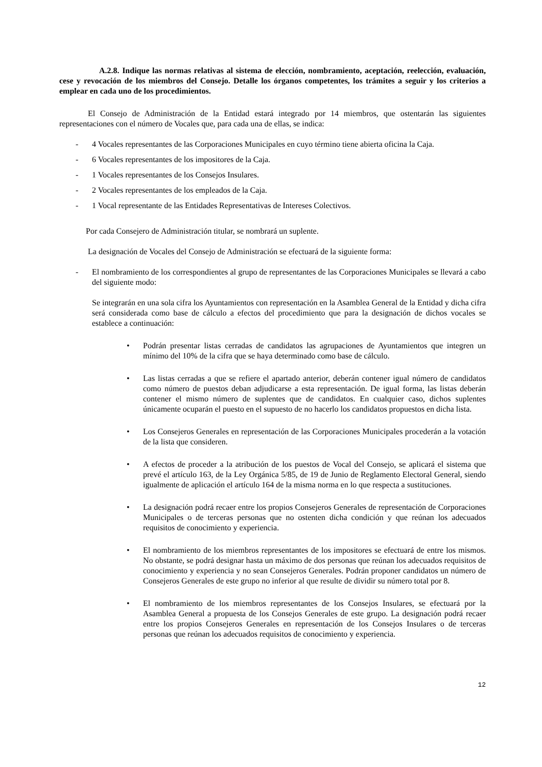A.2.8. Indique las normas relativas al sistema de elección, nombramiento, aceptación, reelección, evaluación, cese y revocación de los miembros del Consejo. Detalle los órganos competentes, los trámites a seguir y los criterios a emplear en cada uno de los procedimientos.
El Consejo de Administración de la Entidad estará integrado por 14 miembros, que ostentarán las siguientes representaciones con el número de Vocales que, para cada una de ellas, se indica:
- 4 Vocales representantes de las Corporaciones Municipales en cuyo término tiene abierta oficina la Caja.
- 6 Vocales representantes de los impositores de la Caja.
- 1 Vocales representantes de los Consejos Insulares.
- 2 Vocales representantes de los empleados de la Caja.
- 1 Vocal representante de las Entidades Representativas de Intereses Colectivos.
Por cada Consejero de Administración titular, se nombrará un suplente.
La designación de Vocales del Consejo de Administración se efectuará de la siguiente forma:
- El nombramiento de los correspondientes al grupo de representantes de las Corporaciones Municipales se llevará a cabo del siguiente modo:
Se integrarán en una sola cifra los Ayuntamientos con representación en la Asamblea General de la Entidad y dicha cifra será considerada como base de cálculo a efectos del procedimiento que para la designación de dichos vocales se establece a continuación:
• Podrán presentar listas cerradas de candidatos las agrupaciones de Ayuntamientos que integren un mínimo del 10% de la cifra que se haya determinado como base de cálculo.
• Las listas cerradas a que se refiere el apartado anterior, deberán contener igual número de candidatos como número de puestos deban adjudicarse a esta representación. De igual forma, las listas deberán contener el mismo número de suplentes que de candidatos. En cualquier caso, dichos suplentes únicamente ocuparán el puesto en el supuesto de no hacerlo los candidatos propuestos en dicha lista.
• Los Consejeros Generales en representación de las Corporaciones Municipales procederán a la votación de la lista que consideren.
• A efectos de proceder a la atribución de los puestos de Vocal del Consejo, se aplicará el sistema que prevé el artículo 163, de la Ley Orgánica 5/85, de 19 de Junio de Reglamento Electoral General, siendo igualmente de aplicación el artículo 164 de la misma norma en lo que respecta a sustituciones.
• La designación podrá recaer entre los propios Consejeros Generales de representación de Corporaciones Municipales o de terceras personas que no ostenten dicha condición y que reúnan los adecuados requisitos de conocimiento y experiencia.
• El nombramiento de los miembros representantes de los impositores se efectuará de entre los mismos. No obstante, se podrá designar hasta un máximo de dos personas que reúnan los adecuados requisitos de conocimiento y experiencia y no sean Consejeros Generales. Podrán proponer candidatos un número de Consejeros Generales de este grupo no inferior al que resulte de dividir su número total por 8.
• El nombramiento de los miembros representantes de los Consejos Insulares, se efectuará por la Asamblea General a propuesta de los Consejos Generales de este grupo. La designación podrá recaer entre los propios Consejeros Generales en representación de los Consejos Insulares o de terceras personas que reúnan los adecuados requisitos de conocimiento y experiencia.
12